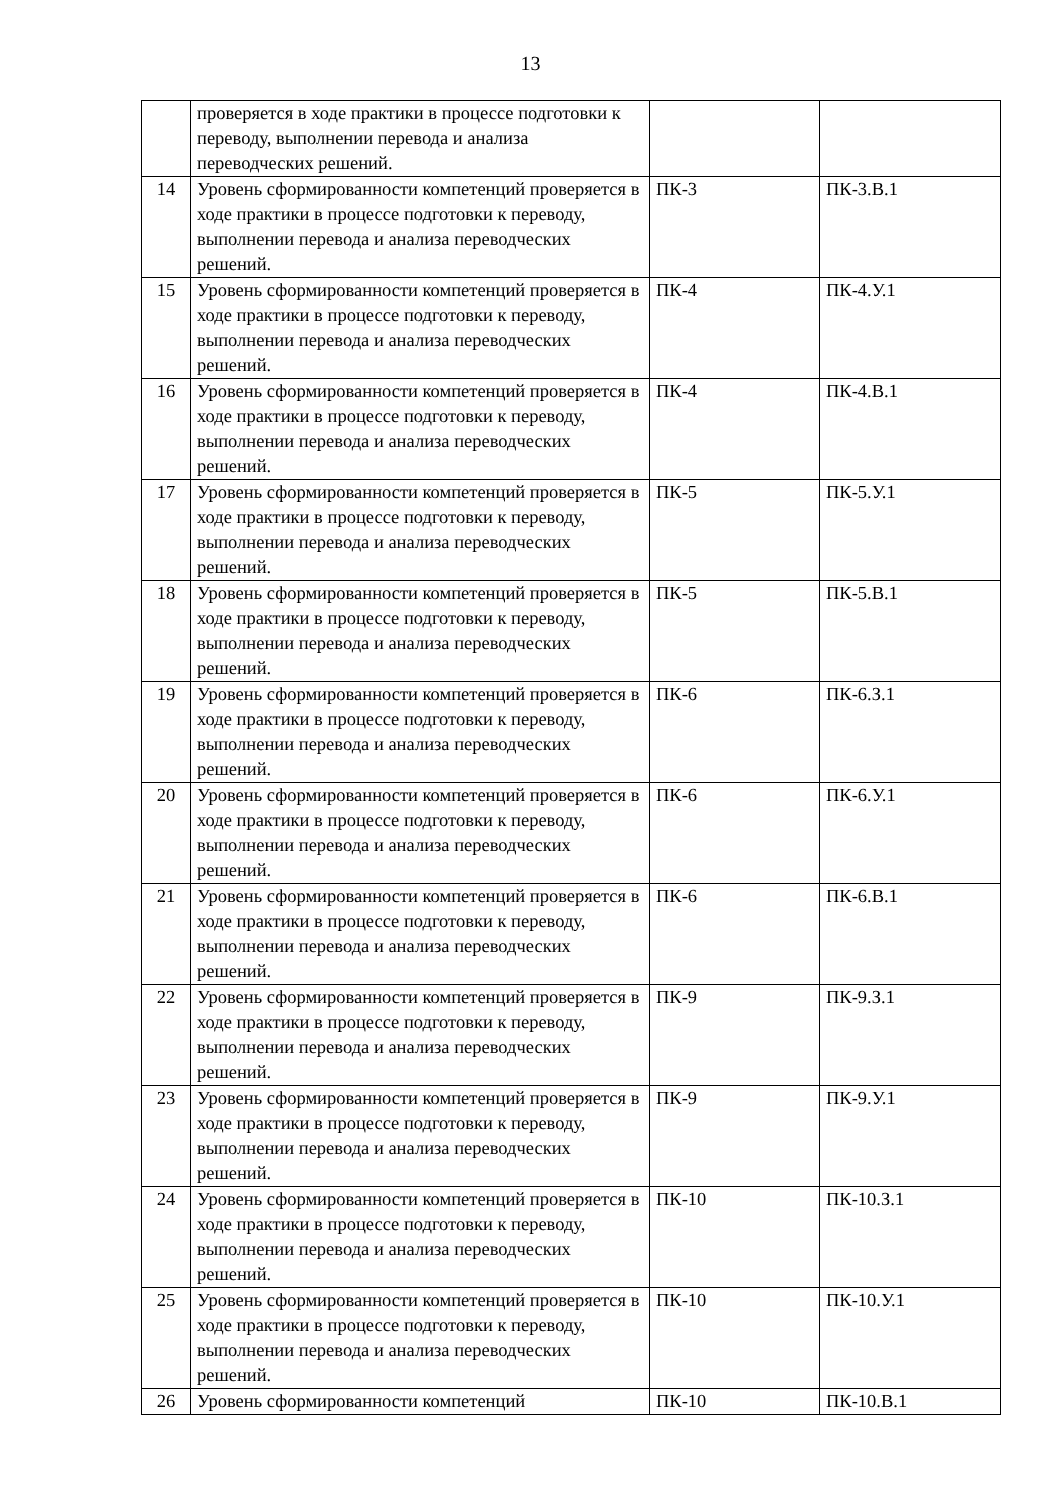13
| | проверяется в ходе практики в процессе подготовки к переводу, выполнении перевода и анализа переводческих решений. | | |
| 14 | Уровень сформированности компетенций проверяется в ходе практики в процессе подготовки к переводу, выполнении перевода и анализа переводческих решений. | ПК-3 | ПК-3.В.1 |
| 15 | Уровень сформированности компетенций проверяется в ходе практики в процессе подготовки к переводу, выполнении перевода и анализа переводческих решений. | ПК-4 | ПК-4.У.1 |
| 16 | Уровень сформированности компетенций проверяется в ходе практики в процессе подготовки к переводу, выполнении перевода и анализа переводческих решений. | ПК-4 | ПК-4.В.1 |
| 17 | Уровень сформированности компетенций проверяется в ходе практики в процессе подготовки к переводу, выполнении перевода и анализа переводческих решений. | ПК-5 | ПК-5.У.1 |
| 18 | Уровень сформированности компетенций проверяется в ходе практики в процессе подготовки к переводу, выполнении перевода и анализа переводческих решений. | ПК-5 | ПК-5.В.1 |
| 19 | Уровень сформированности компетенций проверяется в ходе практики в процессе подготовки к переводу, выполнении перевода и анализа переводческих решений. | ПК-6 | ПК-6.З.1 |
| 20 | Уровень сформированности компетенций проверяется в ходе практики в процессе подготовки к переводу, выполнении перевода и анализа переводческих решений. | ПК-6 | ПК-6.У.1 |
| 21 | Уровень сформированности компетенций проверяется в ходе практики в процессе подготовки к переводу, выполнении перевода и анализа переводческих решений. | ПК-6 | ПК-6.В.1 |
| 22 | Уровень сформированности компетенций проверяется в ходе практики в процессе подготовки к переводу, выполнении перевода и анализа переводческих решений. | ПК-9 | ПК-9.З.1 |
| 23 | Уровень сформированности компетенций проверяется в ходе практики в процессе подготовки к переводу, выполнении перевода и анализа переводческих решений. | ПК-9 | ПК-9.У.1 |
| 24 | Уровень сформированности компетенций проверяется в ходе практики в процессе подготовки к переводу, выполнении перевода и анализа переводческих решений. | ПК-10 | ПК-10.З.1 |
| 25 | Уровень сформированности компетенций проверяется в ходе практики в процессе подготовки к переводу, выполнении перевода и анализа переводческих решений. | ПК-10 | ПК-10.У.1 |
| 26 | Уровень сформированности компетенций | ПК-10 | ПК-10.В.1 |